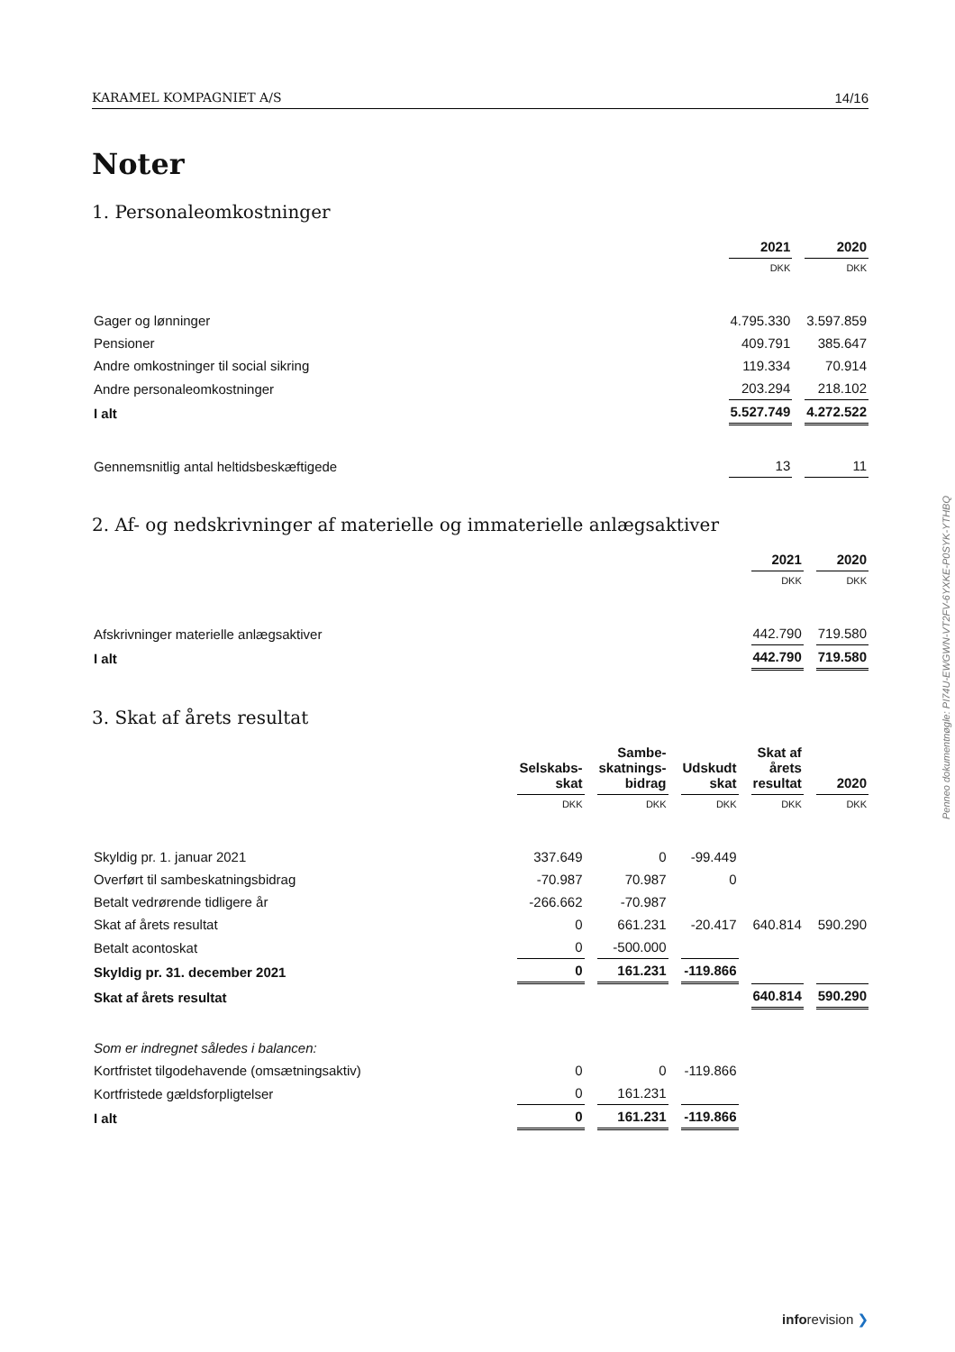KARAMEL KOMPAGNIET A/S 14/16
Noter
1. Personaleomkostninger
| | 2021 | 2020 |
| | DKK | DKK |
| Gager og lønninger | 4.795.330 | 3.597.859 |
| Pensioner | 409.791 | 385.647 |
| Andre omkostninger til social sikring | 119.334 | 70.914 |
| Andre personaleomkostninger | 203.294 | 218.102 |
| I alt | 5.527.749 | 4.272.522 |
| Gennemsnitlig antal heltidsbeskæftigede | 13 | 11 |
2. Af- og nedskrivninger af materielle og immaterielle anlægsaktiver
| | 2021 | 2020 |
| | DKK | DKK |
| Afskrivninger materielle anlægsaktiver | 442.790 | 719.580 |
| I alt | 442.790 | 719.580 |
3. Skat af årets resultat
| | Selskabs- skat | Sambe- skatnings- bidrag | Udskudt skat | Skat af årets resultat | 2020 |
| | DKK | DKK | DKK | DKK | DKK |
| Skyldig pr. 1. januar 2021 | 337.649 | 0 | -99.449 | | |
| Overført til sambeskatningsbidrag | -70.987 | 70.987 | 0 | | |
| Betalt vedrørende tidligere år | -266.662 | -70.987 | | | |
| Skat af årets resultat | 0 | 661.231 | -20.417 | 640.814 | 590.290 |
| Betalt acontoskat | 0 | -500.000 | | | |
| Skyldig pr. 31. december 2021 | 0 | 161.231 | -119.866 | | |
| Skat af årets resultat | | | | 640.814 | 590.290 |
| Som er indregnet således i balancen: | | | | | |
| Kortfristet tilgodehavende (omsætningsaktiv) | 0 | 0 | -119.866 | | |
| Kortfristede gældsforpligtelser | 0 | 161.231 | | | |
| I alt | 0 | 161.231 | -119.866 | | |
Penneo dokumentnøgle: PI74U-EWGWN-VT2FV-6YXKE-P0SYK-YTHBQ
inforevision ❯